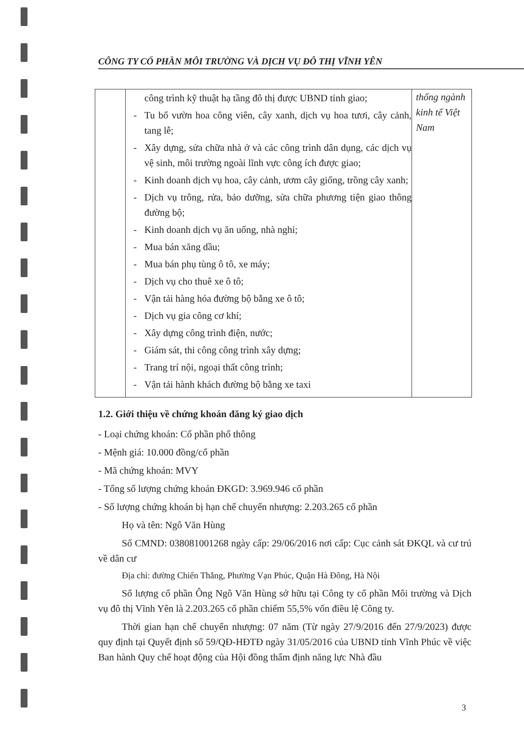CÔNG TY CỔ PHẦN MÔI TRƯỜNG VÀ DỊCH VỤ ĐÔ THỊ VĨNH YÊN
| | công trình kỹ thuật hạ tầng đô thị được UBND tỉnh giao; - Tu bổ vườn hoa công viên, cây xanh, dịch vụ hoa tươi, cây cảnh, tang lễ; - Xây dựng, sửa chữa nhà ở và các công trình dân dụng, các dịch vụ vệ sinh, môi trường ngoài lĩnh vực công ích được giao; - Kinh doanh dịch vụ hoa, cây cảnh, ươm cây giống, trồng cây xanh; - Dịch vụ trông, rửa, bảo dưỡng, sửa chữa phương tiện giao thông đường bộ; - Kinh doanh dịch vụ ăn uống, nhà nghỉ; - Mua bán xăng dầu; - Mua bán phụ tùng ô tô, xe máy; - Dịch vụ cho thuê xe ô tô; - Vận tải hàng hóa đường bộ bằng xe ô tô; - Dịch vụ gia công cơ khí; - Xây dựng công trình điện, nước; - Giám sát, thi công công trình xây dựng; - Trang trí nội, ngoại thất công trình; - Vận tải hành khách đường bộ bằng xe taxi | thống ngành kinh tế Việt Nam |
1.2. Giới thiệu về chứng khoán đăng ký giao dịch
- Loại chứng khoán: Cổ phần phổ thông
- Mệnh giá: 10.000 đồng/cổ phần
- Mã chứng khoán: MVY
- Tổng số lượng chứng khoán ĐKGD: 3.969.946 cổ phần
- Số lượng chứng khoán bị hạn chế chuyển nhượng: 2.203.265 cổ phần
Họ và tên: Ngô Văn Hùng
Số CMND: 038081001268 ngày cấp: 29/06/2016 nơi cấp: Cục cảnh sát ĐKQL và cư trú về dân cư
Địa chỉ: đường Chiến Thắng, Phường Vạn Phúc, Quận Hà Đông, Hà Nội
Số lượng cổ phần Ông Ngô Văn Hùng sở hữu tại Công ty cổ phần Môi trường và Dịch vụ đô thị Vĩnh Yên là 2.203.265 cổ phần chiếm 55,5% vốn điều lệ Công ty.
Thời gian hạn chế chuyển nhượng: 07 năm (Từ ngày 27/9/2016 đến 27/9/2023) được quy định tại Quyết định số 59/QĐ-HĐTĐ ngày 31/05/2016 của UBND tỉnh Vĩnh Phúc về việc Ban hành Quy chế hoạt động của Hội đồng thẩm định năng lực Nhà đầu
3